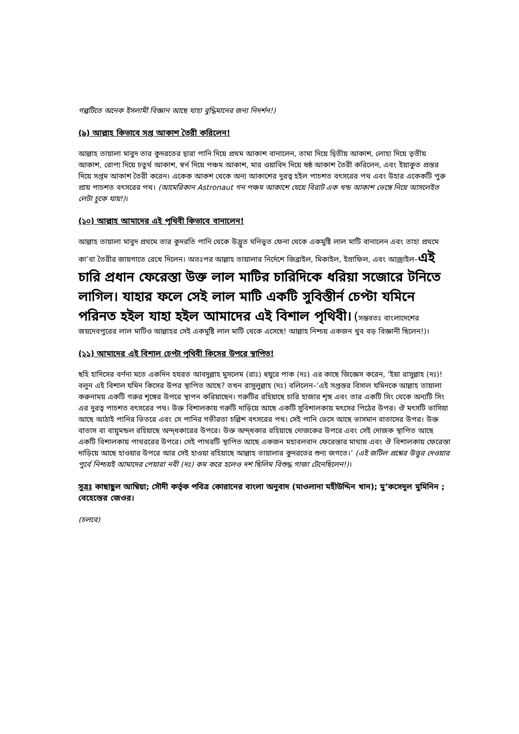গল্পটিতে অনেক ইসলামী বিজ্ঞান আছে যাহা বুদ্ধিমানের জন্য নিদর্শন!)
(৯) আল্লাহ কিভাবে সপ্ত আকাশ তৈরী করিলেন!
আল্লাহ তায়ালা মাবুদ তার কুদরতের দ্বারা পানি দিয়ে প্রথম আকাশ বানালেন, তামা দিয়ে দ্বিতীয় আকাশ, লোহা দিয়ে তৃতীয় আকাশ, রোপ্য দিয়ে চতুর্থ আকাশ, স্বর্ন দিয়ে পঞ্চম আকাশ, মার ওয়াবিদ দিয়ে ষষ্ঠ আকাশ তৈরী করিলেন, এবং ইয়াকুত প্রস্তর দিয়ে সপ্তম আকাশ তৈরী করেন। একেক আকশ থেকে অন্য আকাশের দুরত্ব হইল পাচশত বৎসরের পথ এবং উহার একেকটি পুরু প্রায় পাচশত বৎসরের পথ। (আমেরিকান Astronaut গন পঞ্চম আকাশে যেয়ে বিরাট এক খন্ড আকাশ ভেঙ্গে নিয়ে আসলেইত লেটা চুকে যায়!)।
(১০) আল্লাহ আমাদের এই পৃথিবী কিভাবে বানালেন!
আল্লাহ তায়ালা মাবুদ প্রথমে তার কুদরতি পানি থেকে উদ্ভুত ঘনিভুত ফেনা থেকে একমুষ্টি লাল মাটি বানালেন এবং তাহা প্রথমে কা’বা তৈরীর জায়গাতে রেখে দিলেন। অতঃপর আল্লাহ তায়ালার নির্দেশে জিব্রাইল, মিকাইল, ইস্রাফিল, এবং আজ্রাইল–এই চারি প্রধান ফেরেস্তা উক্ত লাল মাটির চারিদিকে ধরিয়া সজোরে টনিতে লাগিল। যাহার ফলে সেই লাল মাটি একটি সুবিস্তীর্ন চেপ্টা যমিনে পরিনত হইল যাহা হইল আমাদের এই বিশাল পৃথিবী। (সম্ভবতঃ বাংলাদেশের জয়দেবপুরের লাল মাটিও আল্লাহর সেই একমুষ্টি লাল মাটি থেকে এসেছে! আল্লাহ নিশ্চয় একজন খুব বড় বিজ্ঞানী ছিলেন!)।
(১১) আমাদের এই বিশাল চেপ্টা পৃথিবী কিসের উপরে স্থাপিত!
ছহি হাদিসের বর্ণনা মতে একদিন হযরত আবদুল্লাহ মুসলেম (রাঃ) হুযুরে পাক (দঃ) এর কাছে জিজ্ঞেস করেন, ‘ইয়া রাসুল্লাহ (দঃ)! বলুন এই বিশাল যমিন কিসের উপর স্থাপিত আছে? তখন রাসুলুল্লাহ (দঃ) বলিলেন–‘এই সপ্তস্তর বিসাল যমিনকে আল্লাহ তায়ালা করুনাময় একটি গরুর শৃঙ্গের উপরে স্থাপন করিয়াছেন। গরুটির রহিয়াছে চারি হাজার শৃঙ্গ এবং তার একটি সিং থেকে অন্যটি সিং এর দুরত্ব পাচশত বৎসরের পথ। উক্ত বিশালকায় গরুটি দাড়িয়ে আছে একটি সুবিশালকায় মৎসের পিঠের উপর। ঔ মৎসটি ভাসিয়া আছে আঠাই পানির ভিতরে এবং সে পানির গভীরতা চল্লিশ বৎসরের পথ। সেই পানি ভেসে আছে ভাসমান বাতাসের উপর। উক্ত বাতাস বা বায়ুমন্ডল রহিয়াছে অন্দ্ধকারের উপরে। উক্ত অন্দ্ধকার রহিয়াছে দোজকের উপরে এবং সেই দোজক স্থাপিত আছে একটি বিশালকায় পাথররের উপরে। সেই পাথরটি স্থাপিত আছে একজন মহাবলবান ফেরেস্তার মাথায় এবং ঔ বিশালকায় ফেরেস্তা দাড়িয়ে আছে হাওয়ার উপরে আর সেই হাওয়া রহিয়াছে আল্লাহ তায়ালার কুদরতের শুন্য জগতে।’ (এই জটিল প্রশ্নের উত্তুর দেওয়ার পুর্বে নিশ্চয়ই আমাদের পেয়ারা নবী (দঃ) কম করে হলেও দশ ছিলিম বিশুদ্ধ গাজা টেনেছিলেন!)।
সুত্রঃ কাছাছুল আম্বিয়া; সৌদী কর্তৃক পবিত্র কোরানের বাংলা অনুবাদ (মাওলানা মহীউদ্দিন খান); মু’কসেদুল মুমিনিন ; বেহেস্তের জেওর।
(চলবে)